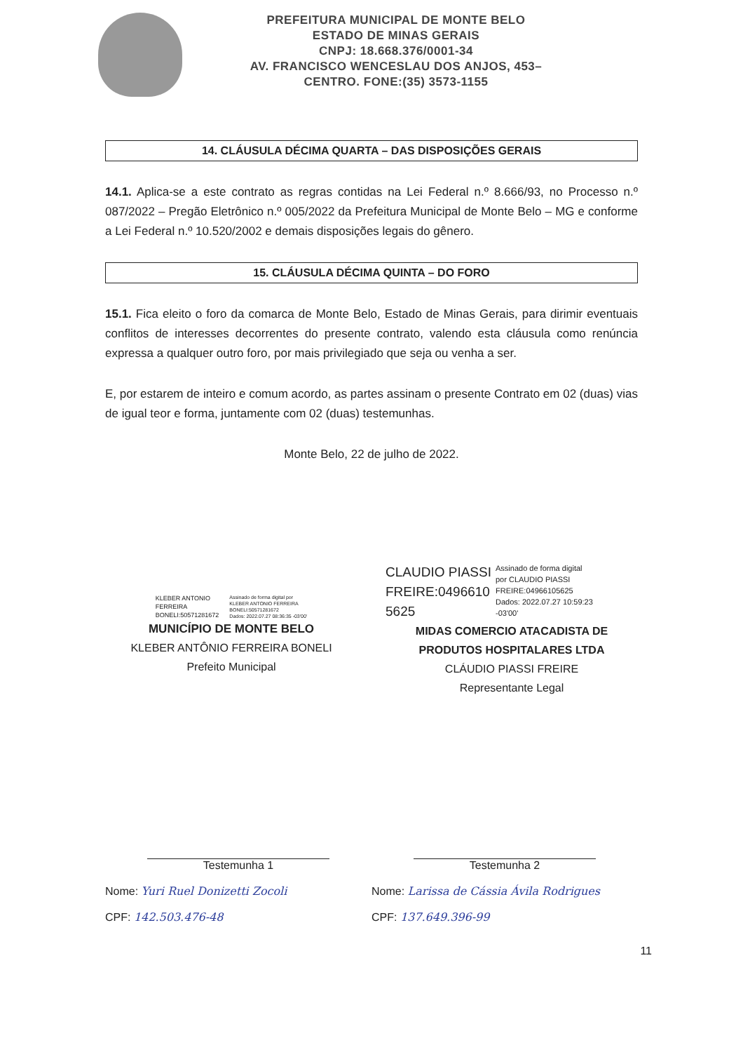PREFEITURA MUNICIPAL DE MONTE BELO
ESTADO DE MINAS GERAIS
CNPJ: 18.668.376/0001-34
AV. FRANCISCO WENCESLAU DOS ANJOS, 453–
CENTRO. FONE:(35) 3573-1155
14. CLÁUSULA DÉCIMA QUARTA – DAS DISPOSIÇÕES GERAIS
14.1. Aplica-se a este contrato as regras contidas na Lei Federal n.º 8.666/93, no Processo n.º 087/2022 – Pregão Eletrônico n.º 005/2022 da Prefeitura Municipal de Monte Belo – MG e conforme a Lei Federal n.º 10.520/2002 e demais disposições legais do gênero.
15. CLÁUSULA DÉCIMA QUINTA – DO FORO
15.1. Fica eleito o foro da comarca de Monte Belo, Estado de Minas Gerais, para dirimir eventuais conflitos de interesses decorrentes do presente contrato, valendo esta cláusula como renúncia expressa a qualquer outro foro, por mais privilegiado que seja ou venha a ser.
E, por estarem de inteiro e comum acordo, as partes assinam o presente Contrato em 02 (duas) vias de igual teor e forma, juntamente com 02 (duas) testemunhas.
Monte Belo, 22 de julho de 2022.
KLEBER ANTONIO
FERREIRA
BONELI:50571281672
Assinado de forma digital por
KLEBER ANTONIO FERREIRA
BONELI:50571281672
Dados: 2022.07.27 08:36:35 -03'00'
MUNICÍPIO DE MONTE BELO
KLEBER ANTÔNIO FERREIRA BONELI
Prefeito Municipal
CLAUDIO PIASSI
FREIRE:0496610
5625
Assinado de forma digital
por CLAUDIO PIASSI
FREIRE:04966105625
Dados: 2022.07.27 10:59:23
-03'00'
MIDAS COMERCIO ATACADISTA DE
PRODUTOS HOSPITALARES LTDA
CLÁUDIO PIASSI FREIRE
Representante Legal
Testemunha 1
Nome: Yuri Ruel Donizetti Zocoli
CPF: 142.503.476-48
Testemunha 2
Nome: Larissa de Cássia Ávila Rodrigues
CPF: 137.649.396-99
11